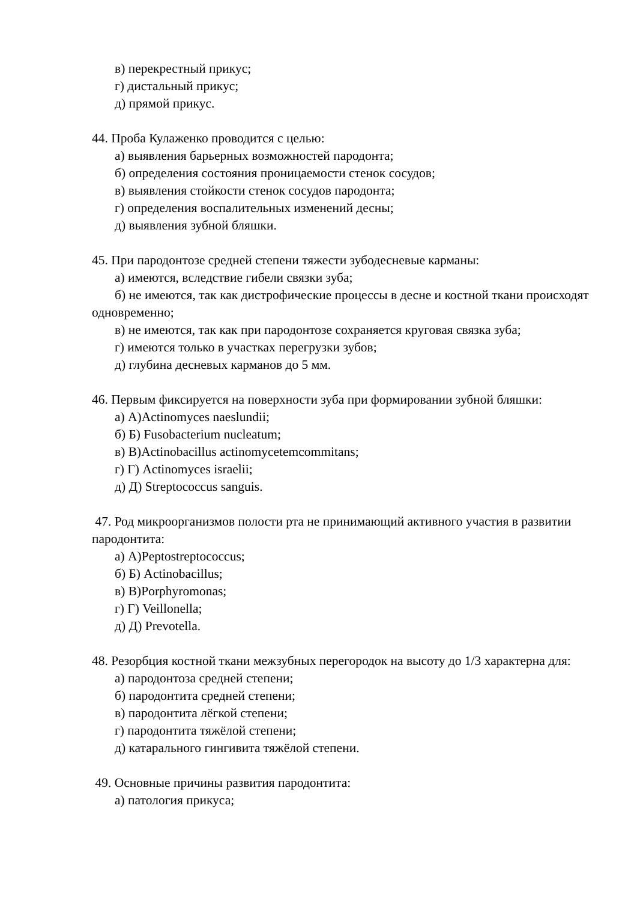в) перекрестный прикус;
г) дистальный прикус;
д) прямой прикус.
44. Проба Кулаженко проводится с целью:
а) выявления барьерных возможностей пародонта;
б) определения состояния проницаемости стенок сосудов;
в) выявления стойкости стенок сосудов пародонта;
г) определения воспалительных изменений десны;
д) выявления зубной бляшки.
45. При пародонтозе средней степени тяжести зубодесневые карманы:
а) имеются, вследствие гибели связки зуба;
б) не имеются, так как дистрофические процессы в десне и костной ткани происходят одновременно;
в) не имеются, так как при пародонтозе сохраняется круговая связка зуба;
г) имеются только в участках перегрузки зубов;
д) глубина десневых карманов до 5 мм.
46. Первым фиксируется на поверхности зуба при формировании зубной бляшки:
а) А)Actinomyces naeslundii;
б) Б) Fusobacterium nucleatum;
в) В)Actinobacillus actinomycetemcommitans;
г) Г) Actinomyces israelii;
д) Д) Streptococcus sanguis.
47. Род микроорганизмов полости рта не принимающий активного участия в развитии пародонтита:
а) А)Peptostreptococcus;
б) Б) Actinobacillus;
в) В)Porphyromonas;
г) Г) Veillonella;
д) Д) Prevotella.
48. Резорбция костной ткани межзубных перегородок на высоту до 1/3 характерна для:
а) пародонтоза средней степени;
б) пародонтита средней степени;
в) пародонтита лёгкой степени;
г) пародонтита тяжёлой степени;
д) катарального гингивита тяжёлой степени.
49. Основные причины развития пародонтита:
а) патология прикуса;